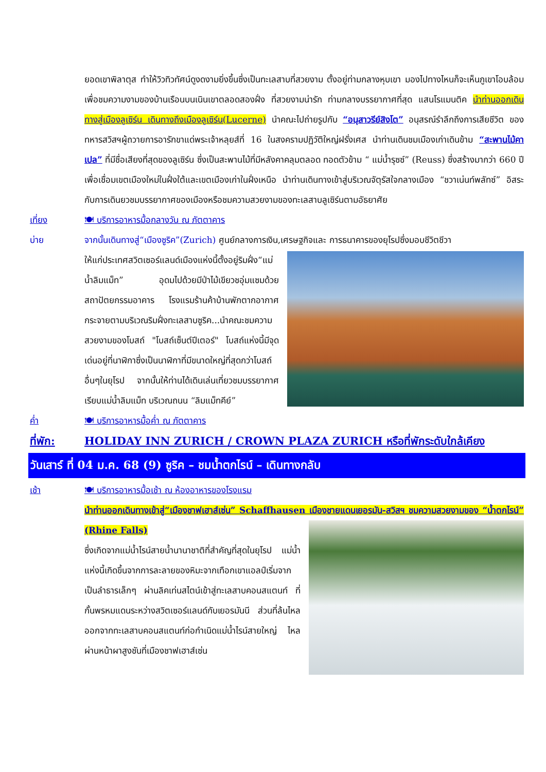ยอดเขาพิลาตุส ทำให้วิวทิวทัศน์ดูงดงามยิ่งขึ้นซึ่งเป็นทะเลสาบที่สวยงาม ตั้งอยู่ท่ามกลางหุบเขา มองไปทางไหนก็จะเห็นภูเขาโอบล้อมเพื่อชมความงามของบ้านเรือนบนเนินเขาตลอดสองฝั่ง ที่สวยงามน่ารัก ท่ามกลางบรรยากาศที่สุด แสนโรแมนติค นำท่านออกเดินทางสู่เมืองลูเซิร์น เดินทางถึงเมืองลูเซิร์น(Lucerne) นำคณะไปถ่ายรูปกับ “อนุสาวรีย์สิงโต” อนุสรณ์รำลึกถึงการเสียชีวิต ของทหารสวิสฯผู้ถวายการอารักขาแด่พระเจ้าหลุยส์ที่ 16 ในสงครามปฏิวัติใหญ่ฝรั่งเศส นำท่านเดินชมเมืองเก่าเดินข้าม “สะพานไม้คาเปล” ที่มีชื่อเสียงที่สุดของลูเซิร์น ซึ่งเป็นสะพานไม้ที่มีหลังคาคลุมตลอด ทอดตัวข้าม “ แม่น้ำรุซซ์” (Reuss) ซึ่งสร้างมากว่า 660 ปี เพื่อเชื่อมเขตเมืองใหม่ในฝั่งใต้และเขตเมืองเก่าในฝั่งเหนือ นำท่านเดินทางเข้าสู่บริเวณจัตุรัสใจกลางเมือง “ชวาเน่นท์พลัทซ์” อิสระกับการเดินยวชมบรรยากาศของเมืองหรือชมความสวยงามของทะเลสาบลูเซิร์นตามอัธยาศัย
เที่ยง 🍽 บริการอาหารมื้อกลางวัน ณ ภัตตาคาร
บ่าย จากนั้นเดินทางสู่“เมืองซูริค”(Zurich) ศูนย์กลางการเงิน,เศรษฐกิจและ การธนาคารของยุโรปซึ่งมอบชีวิตชีวา
ให้แก่ประเทศสวิตเซอร์แลนด์เมืองแห่งนี้ตั้งอยู่ริมฝั่ง“แม่น้ำลิมแม็ท” อุดมไปด้วยมีป่าไม้เขียวชอุ่มแซมด้วยสถาปัตยกรรมอาคาร โรงแรมร้านค้าบ้านพักตากอากาศกระจายตามบริเวณริมฝั่งทะเลสาบซูริค...นำคณะชมความสวยงามของโบสถ์ "โบสถ์เซ็นต์ปีเตอร์" โบสถ์แห่งนี้มีจุดเด่นอยู่ที่นาฬิกาซึ่งเป็นนาฬิกาที่มีขนาดใหญ่ที่สุดกว่าโบสถ์อื่นๆในยุโรป จากนั้นให้ท่านได้เดินเล่นเที่ยวชมบรรยากาศเรียบแม่น้ำลิมแม็ท บริเวณถนน “ลิมแม็ทคีย์”
ค่ำ 🍽 บริการอาหารมื้อค่ำ ณ ภัตตาคาร
ที่พัก: HOLIDAY INN ZURICH / CROWN PLAZA ZURICH หรือที่พักระดับใกล้เคียง
วันเสาร์ ที่ 04 ม.ค. 68 (9) ซูริค – ชมน้ำตกไรน์ – เดินทางกลับ
เช้า 🍽 บริการอาหารมื้อเช้า ณ ห้องอาหารของโรงแรม
นำท่านออกเดินทางเข้าสู่“เมืองชาฟเฮาส์เซ่น” Schaffhausen เมืองชายแดนเยอรมัน-สวิสฯ ชม
ความสวยงามของ “น้ำตกไรน์” (Rhine Falls)
ซึ่งเกิดจากแม่น้ำไรน์สายน้ำนานาชาติที่สำคัญที่สุดในยุโรป แม่น้ำแห่งนี้เกิดขึ้นจากการละลายของหิมะจากเทือกเขาแอลป์เริ่มจากเป็นลำธารเล็กๆ ผ่านลิคเท่นสไตน์เข้าสู่ทะเลสาบคอนสแตนท์ ที่กั้นพรหมแดนระหว่างสวิตเซอร์แลนด์กับเยอรมันนี ส่วนที่ล้นไหลออกจากทะเลสาบคอนสแตนท์ก่อกำเนิดแม่น้ำไรน์สายใหญ่ ไหลผ่านหน้าผาสูงชันที่เมืองชาฟเฮาส์เซ่น